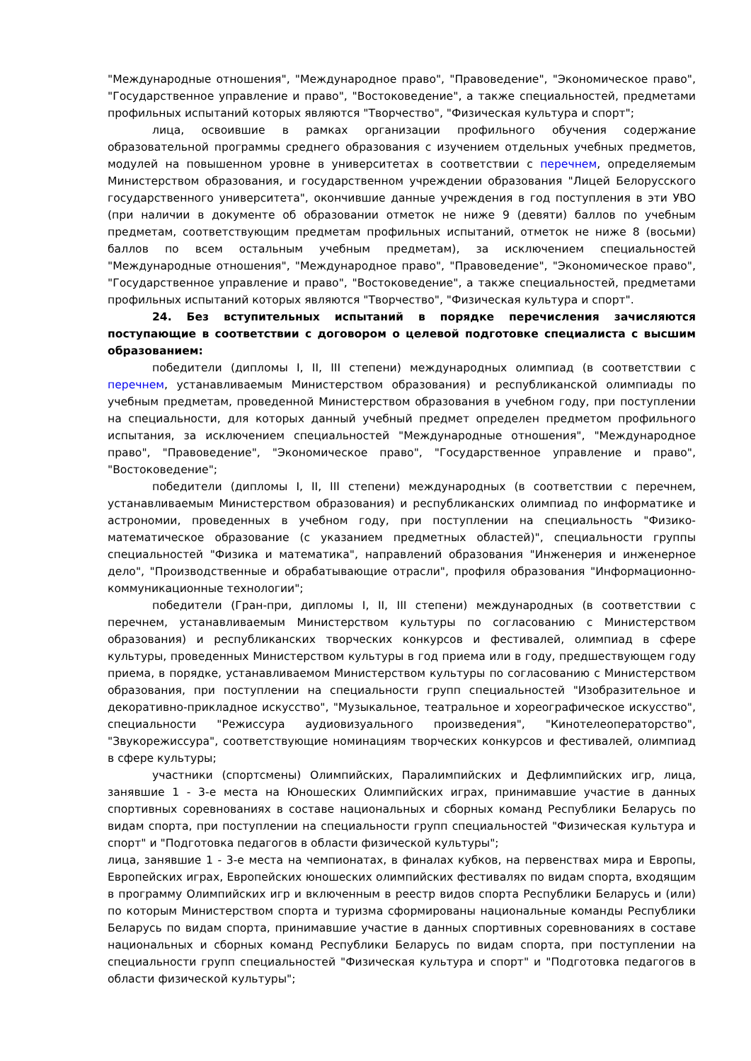"Международные отношения", "Международное право", "Правоведение", "Экономическое право", "Государственное управление и право", "Востоковедение", а также специальностей, предметами профильных испытаний которых являются "Творчество", "Физическая культура и спорт";
лица, освоившие в рамках организации профильного обучения содержание образовательной программы среднего образования с изучением отдельных учебных предметов, модулей на повышенном уровне в университетах в соответствии с перечнем, определяемым Министерством образования, и государственном учреждении образования "Лицей Белорусского государственного университета", окончившие данные учреждения в год поступления в эти УВО (при наличии в документе об образовании отметок не ниже 9 (девяти) баллов по учебным предметам, соответствующим предметам профильных испытаний, отметок не ниже 8 (восьми) баллов по всем остальным учебным предметам), за исключением специальностей "Международные отношения", "Международное право", "Правоведение", "Экономическое право", "Государственное управление и право", "Востоковедение", а также специальностей, предметами профильных испытаний которых являются "Творчество", "Физическая культура и спорт".
24. Без вступительных испытаний в порядке перечисления зачисляются поступающие в соответствии с договором о целевой подготовке специалиста с высшим образованием:
победители (дипломы I, II, III степени) международных олимпиад (в соответствии с перечнем, устанавливаемым Министерством образования) и республиканской олимпиады по учебным предметам, проведенной Министерством образования в учебном году, при поступлении на специальности, для которых данный учебный предмет определен предметом профильного испытания, за исключением специальностей "Международные отношения", "Международное право", "Правоведение", "Экономическое право", "Государственное управление и право", "Востоковедение";
победители (дипломы I, II, III степени) международных (в соответствии с перечнем, устанавливаемым Министерством образования) и республиканских олимпиад по информатике и астрономии, проведенных в учебном году, при поступлении на специальность "Физико-математическое образование (с указанием предметных областей)", специальности группы специальностей "Физика и математика", направлений образования "Инженерия и инженерное дело", "Производственные и обрабатывающие отрасли", профиля образования "Информационно-коммуникационные технологии";
победители (Гран-при, дипломы I, II, III степени) международных (в соответствии с перечнем, устанавливаемым Министерством культуры по согласованию с Министерством образования) и республиканских творческих конкурсов и фестивалей, олимпиад в сфере культуры, проведенных Министерством культуры в год приема или в году, предшествующем году приема, в порядке, устанавливаемом Министерством культуры по согласованию с Министерством образования, при поступлении на специальности групп специальностей "Изобразительное и декоративно-прикладное искусство", "Музыкальное, театральное и хореографическое искусство", специальности "Режиссура аудиовизуального произведения", "Кинотелеоператорство", "Звукорежиссура", соответствующие номинациям творческих конкурсов и фестивалей, олимпиад в сфере культуры;
участники (спортсмены) Олимпийских, Паралимпийских и Дефлимпийских игр, лица, занявшие 1 - 3-е места на Юношеских Олимпийских играх, принимавшие участие в данных спортивных соревнованиях в составе национальных и сборных команд Республики Беларусь по видам спорта, при поступлении на специальности групп специальностей "Физическая культура и спорт" и "Подготовка педагогов в области физической культуры";
лица, занявшие 1 - 3-е места на чемпионатах, в финалах кубков, на первенствах мира и Европы, Европейских играх, Европейских юношеских олимпийских фестивалях по видам спорта, входящим в программу Олимпийских игр и включенным в реестр видов спорта Республики Беларусь и (или) по которым Министерством спорта и туризма сформированы национальные команды Республики Беларусь по видам спорта, принимавшие участие в данных спортивных соревнованиях в составе национальных и сборных команд Республики Беларусь по видам спорта, при поступлении на специальности групп специальностей "Физическая культура и спорт" и "Подготовка педагогов в области физической культуры";